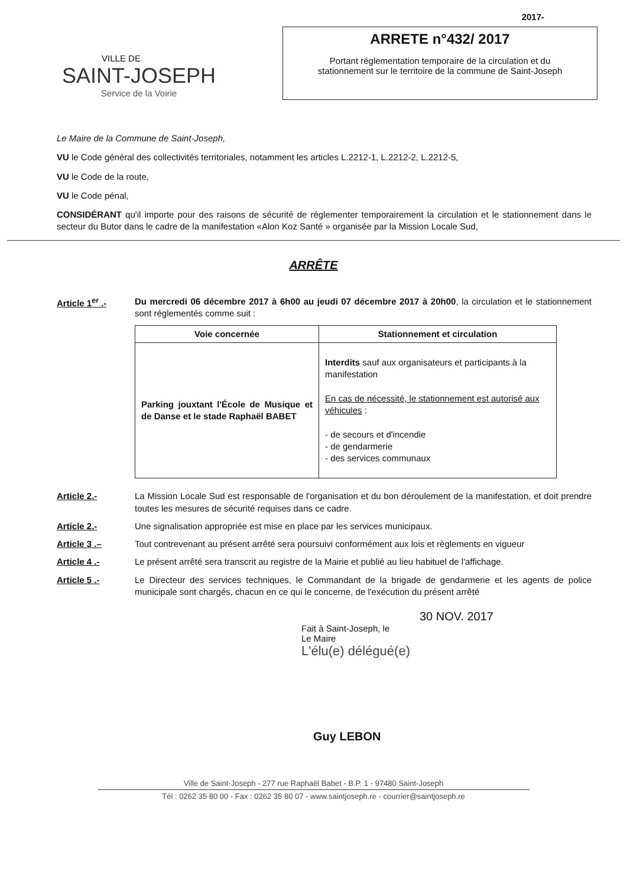VILLE DE
SAINT-JOSEPH
Service de la Voirie
2017-
ARRETE n°432/ 2017
Portant réglementation temporaire de la circulation et du
stationnement sur le territoire de la commune de Saint-Joseph
Le Maire de la Commune de Saint-Joseph,
VU le Code général des collectivités territoriales, notamment les articles L.2212-1, L.2212-2, L.2212-5,
VU le Code de la route,
VU le Code pénal,
CONSIDÉRANT qu'il importe pour des raisons de sécurité de réglementer temporairement la circulation et le stationnement dans le secteur du Butor dans le cadre de la manifestation «Alon Koz Santé » organisée par la Mission Locale Sud,
ARRÊTE
Article 1<sup>er</sup> .- Du mercredi 06 décembre 2017 à 6h00 au jeudi 07 décembre 2017 à 20h00, la circulation et le stationnement sont réglementés comme suit :
| Voie concernée | Stationnement et circulation |
| --- | --- |
| Parking jouxtant l'École de Musique et de Danse et le stade Raphaël BABET | Interdits sauf aux organisateurs et participants à la manifestation En cas de nécessité, le stationnement est autorisé aux véhicules : - de secours et d'incendie - de gendarmerie - des services communaux |
Article 2.- La Mission Locale Sud est responsable de l'organisation et du bon déroulement de la manifestation, et doit prendre toutes les mesures de sécurité requises dans ce cadre.
Article 2.- Une signalisation appropriée est mise en place par les services municipaux.
Article 3 .– Tout contrevenant au présent arrêté sera poursuivi conformément aux lois et règlements en vigueur
Article 4 .- Le présent arrêté sera transcrit au registre de la Mairie et publié au lieu habituel de l'affichage.
Article 5 .- Le Directeur des services techniques, le Commandant de la brigade de gendarmerie et les agents de police municipale sont chargés, chacun en ce qui le concerne, de l'exécution du présent arrêté
30 NOV. 2017
Fait à Saint-Joseph, le
Le Maire
L'élu(e) délégué(e)
Guy LEBON
Ville de Saint-Joseph - 277 rue Raphaël Babet - B.P. 1 - 97480 Saint-Joseph
Tél : 0262 35 80 00 - Fax : 0262 35 80 07 - www.saintjoseph.re - courrier@saintjoseph.re